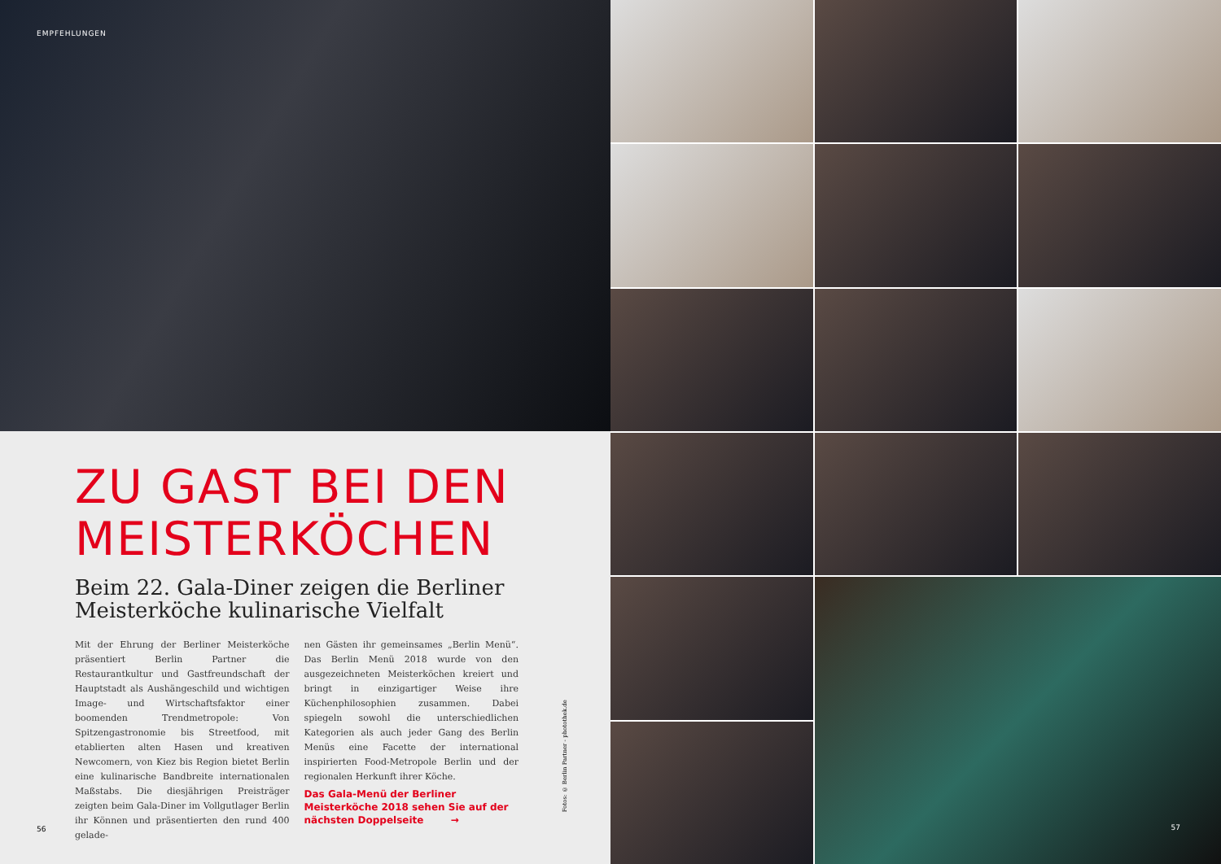EMPFEHLUNGEN
ZU GAST BEI DEN
MEISTERKÖCHEN
Beim 22. Gala-Diner zeigen die Berliner Meisterköche kulinarische Vielfalt
Mit der Ehrung der Berliner Meisterköche präsentiert Berlin Partner die Restaurantkultur und Gastfreundschaft der Hauptstadt als Aushängeschild und wichtigen Image- und Wirtschaftsfaktor einer boomenden Trendmetropole: Von Spitzengastronomie bis Streetfood, mit etablierten alten Hasen und kreativen Newcomern, von Kiez bis Region bietet Berlin eine kulinarische Bandbreite internationalen Maßstabs. Die diesjährigen Preisträger zeigten beim Gala-Diner im Vollgutlager Berlin ihr Können und präsentierten den rund 400 gelade-
nen Gästen ihr gemeinsames „Berlin Menü“. Das Berlin Menü 2018 wurde von den ausgezeichneten Meisterköchen kreiert und bringt in einzigartiger Weise ihre Küchenphilosophien zusammen. Dabei spiegeln sowohl die unterschiedlichen Kategorien als auch jeder Gang des Berlin Menüs eine Facette der international inspirierten Food-Metropole Berlin und der regionalen Herkunft ihrer Köche.
Das Gala-Menü der Berliner Meisterköche 2018 sehen Sie auf der nächsten Doppelseite →
Fotos: © Berlin Partner - photothek.de
56
57